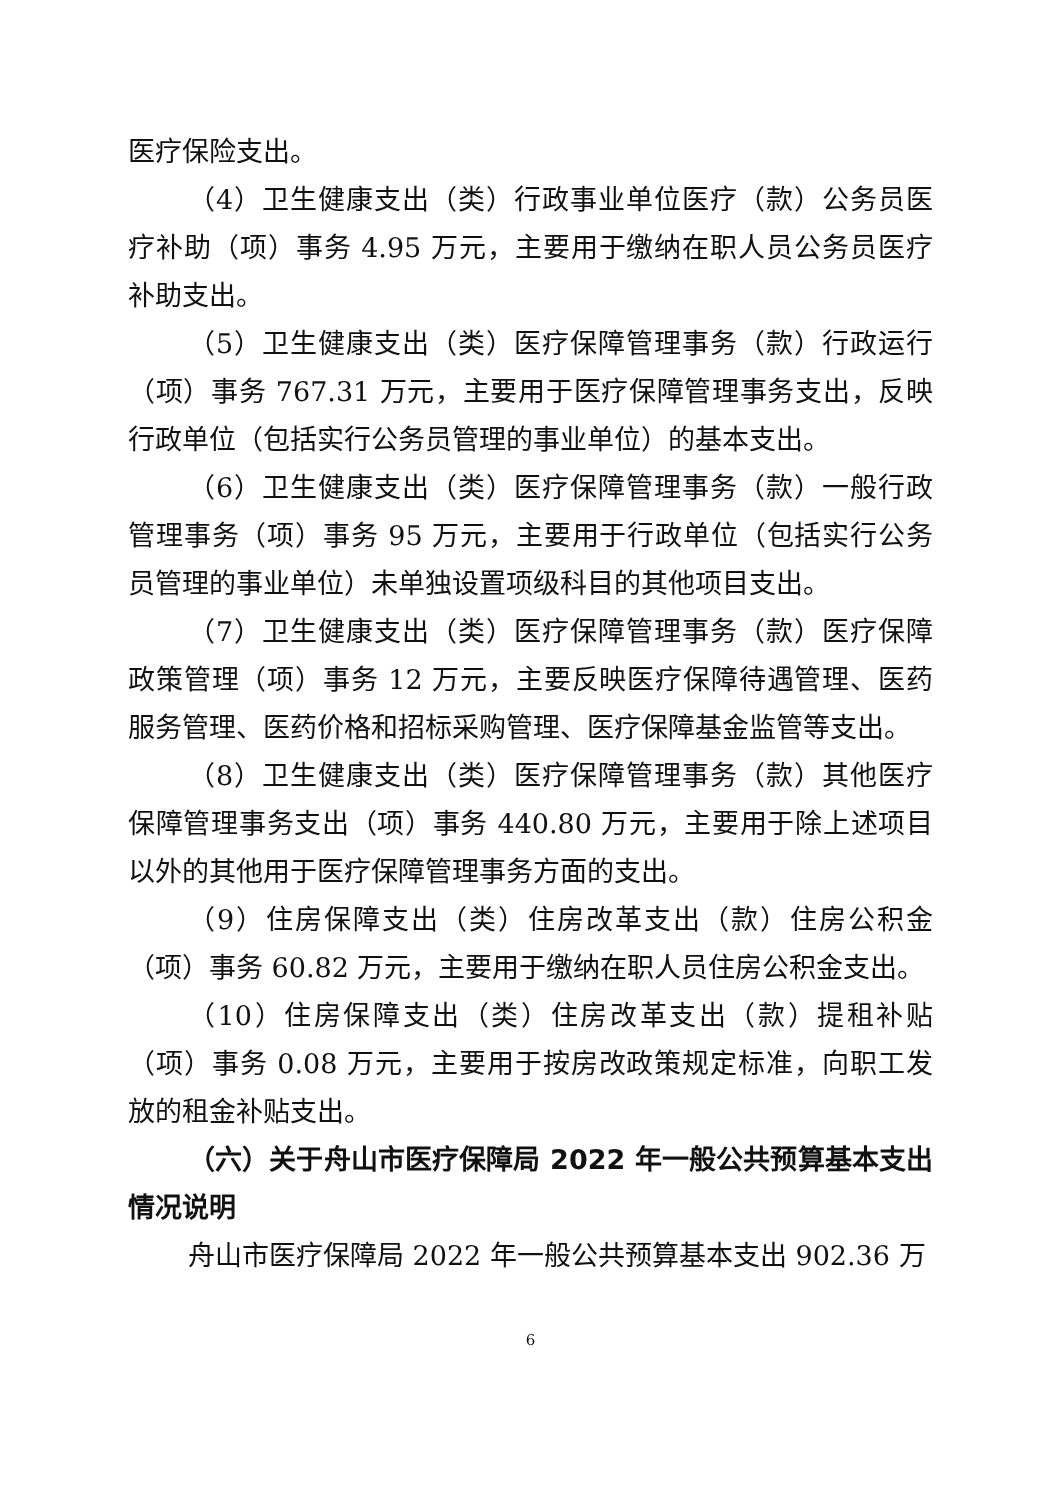医疗保险支出。
（4）卫生健康支出（类）行政事业单位医疗（款）公务员医疗补助（项）事务 4.95 万元，主要用于缴纳在职人员公务员医疗补助支出。
（5）卫生健康支出（类）医疗保障管理事务（款）行政运行（项）事务 767.31 万元，主要用于医疗保障管理事务支出，反映行政单位（包括实行公务员管理的事业单位）的基本支出。
（6）卫生健康支出（类）医疗保障管理事务（款）一般行政管理事务（项）事务 95 万元，主要用于行政单位（包括实行公务员管理的事业单位）未单独设置项级科目的其他项目支出。
（7）卫生健康支出（类）医疗保障管理事务（款）医疗保障政策管理（项）事务 12 万元，主要反映医疗保障待遇管理、医药服务管理、医药价格和招标采购管理、医疗保障基金监管等支出。
（8）卫生健康支出（类）医疗保障管理事务（款）其他医疗保障管理事务支出（项）事务 440.80 万元，主要用于除上述项目以外的其他用于医疗保障管理事务方面的支出。
（9）住房保障支出（类）住房改革支出（款）住房公积金（项）事务 60.82 万元，主要用于缴纳在职人员住房公积金支出。
（10）住房保障支出（类）住房改革支出（款）提租补贴（项）事务 0.08 万元，主要用于按房改政策规定标准，向职工发放的租金补贴支出。
（六）关于舟山市医疗保障局 2022 年一般公共预算基本支出情况说明
舟山市医疗保障局 2022 年一般公共预算基本支出 902.36 万
6